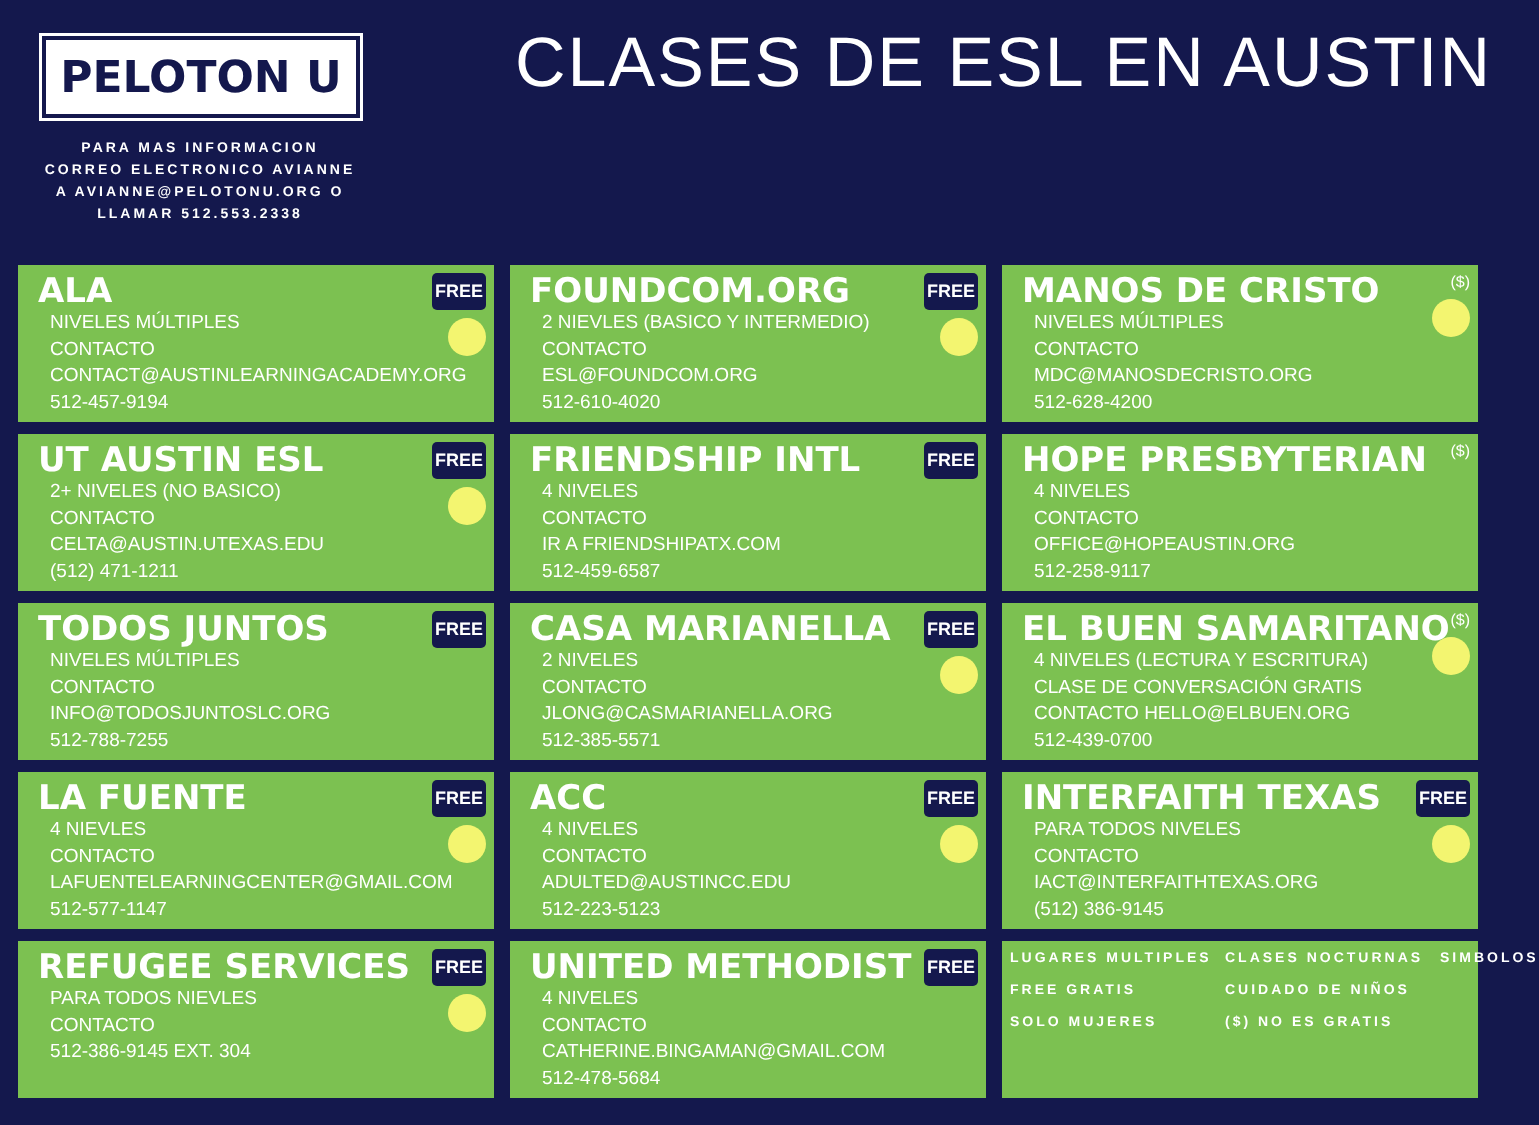PELOTON U
PARA MAS INFORMACION
CORREO ELECTRONICO AVIANNE
A AVIANNE@PELOTONU.ORG O
LLAMAR 512.553.2338
CLASES DE ESL EN AUSTIN
ALA
NIVELES MÚLTIPLES
CONTACTO
CONTACT@AUSTINLEARNINGACADEMY.ORG
512-457-9194
FREE
FOUNDCOM.ORG
2 NIEVLES (BASICO Y INTERMEDIO)
CONTACTO
ESL@FOUNDCOM.ORG
512-610-4020
FREE
MANOS DE CRISTO
NIVELES MÚLTIPLES
CONTACTO
MDC@MANOSDECRISTO.ORG
512-628-4200
($)
UT AUSTIN ESL
2+ NIVELES (NO BASICO)
CONTACTO
CELTA@AUSTIN.UTEXAS.EDU
(512) 471-1211
FREE
FRIENDSHIP INTL
4 NIVELES
CONTACTO
IR A FRIENDSHIPATX.COM
512-459-6587
FREE
HOPE PRESBYTERIAN
4 NIVELES
CONTACTO
OFFICE@HOPEAUSTIN.ORG
512-258-9117
($)
TODOS JUNTOS
NIVELES MÚLTIPLES
CONTACTO
INFO@TODOSJUNTOSLC.ORG
512-788-7255
FREE
CASA MARIANELLA
2 NIVELES
CONTACTO
JLONG@CASMARIANELLA.ORG
512-385-5571
FREE
EL BUEN SAMARITANO
4 NIVELES (LECTURA Y ESCRITURA)
CLASE DE CONVERSACIÓN GRATIS
CONTACTO HELLO@ELBUEN.ORG
512-439-0700
($)
LA FUENTE
4 NIEVLES
CONTACTO
LAFUENTELEARNINGCENTER@GMAIL.COM
512-577-1147
FREE
ACC
4 NIVELES
CONTACTO
ADULTED@AUSTINCC.EDU
512-223-5123
FREE
INTERFAITH TEXAS
PARA TODOS NIVELES
CONTACTO
IACT@INTERFAITHTEXAS.ORG
(512) 386-9145
FREE
REFUGEE SERVICES
PARA TODOS NIEVLES
CONTACTO
512-386-9145 EXT. 304
FREE
UNITED METHODIST
4 NIVELES
CONTACTO
CATHERINE.BINGAMAN@GMAIL.COM
512-478-5684
FREE
LUGARES MULTIPLES
FREE GRATIS
SOLO MUJERES
CLASES NOCTURNAS
CUIDADO DE NIÑOS
($) NO ES GRATIS
SIMBOLOS